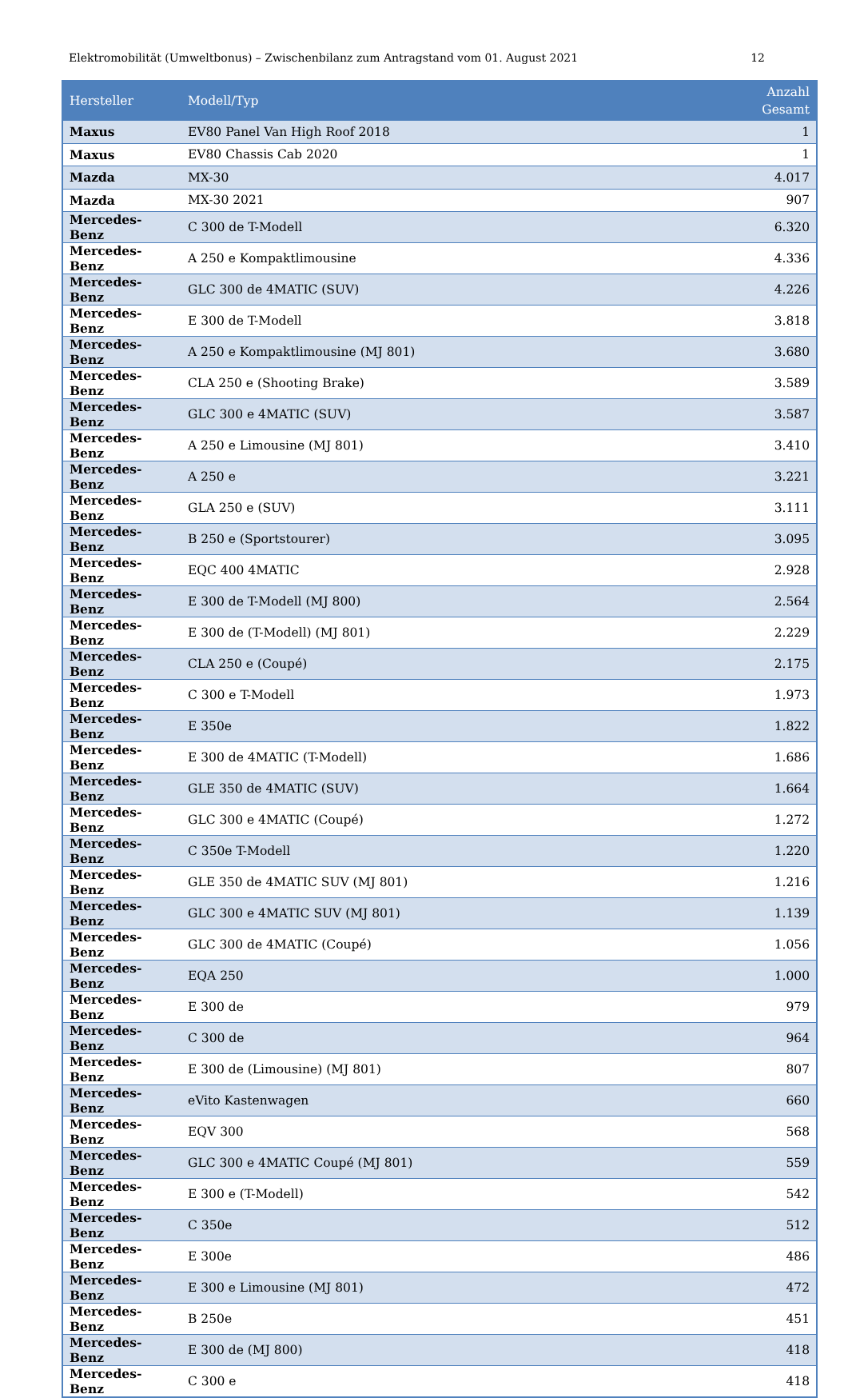Elektromobilität (Umweltbonus) – Zwischenbilanz zum Antragstand vom 01. August 2021 12
| Hersteller | Modell/Typ | Anzahl Gesamt |
| --- | --- | --- |
| Maxus | EV80 Panel Van High Roof 2018 | 1 |
| Maxus | EV80 Chassis Cab 2020 | 1 |
| Mazda | MX-30 | 4.017 |
| Mazda | MX-30 2021 | 907 |
| Mercedes-Benz | C 300 de T-Modell | 6.320 |
| Mercedes-Benz | A 250 e Kompaktlimousine | 4.336 |
| Mercedes-Benz | GLC 300 de 4MATIC (SUV) | 4.226 |
| Mercedes-Benz | E 300 de T-Modell | 3.818 |
| Mercedes-Benz | A 250 e Kompaktlimousine (MJ 801) | 3.680 |
| Mercedes-Benz | CLA 250 e (Shooting Brake) | 3.589 |
| Mercedes-Benz | GLC 300 e 4MATIC (SUV) | 3.587 |
| Mercedes-Benz | A 250 e Limousine (MJ 801) | 3.410 |
| Mercedes-Benz | A 250 e | 3.221 |
| Mercedes-Benz | GLA 250 e (SUV) | 3.111 |
| Mercedes-Benz | B 250 e (Sportstourer) | 3.095 |
| Mercedes-Benz | EQC 400 4MATIC | 2.928 |
| Mercedes-Benz | E 300 de T-Modell (MJ 800) | 2.564 |
| Mercedes-Benz | E 300 de (T-Modell) (MJ 801) | 2.229 |
| Mercedes-Benz | CLA 250 e (Coupé) | 2.175 |
| Mercedes-Benz | C 300 e T-Modell | 1.973 |
| Mercedes-Benz | E 350e | 1.822 |
| Mercedes-Benz | E 300 de 4MATIC (T-Modell) | 1.686 |
| Mercedes-Benz | GLE 350 de 4MATIC (SUV) | 1.664 |
| Mercedes-Benz | GLC 300 e 4MATIC (Coupé) | 1.272 |
| Mercedes-Benz | C 350e T-Modell | 1.220 |
| Mercedes-Benz | GLE 350 de 4MATIC SUV (MJ 801) | 1.216 |
| Mercedes-Benz | GLC 300 e 4MATIC SUV (MJ 801) | 1.139 |
| Mercedes-Benz | GLC 300 de 4MATIC (Coupé) | 1.056 |
| Mercedes-Benz | EQA 250 | 1.000 |
| Mercedes-Benz | E 300 de | 979 |
| Mercedes-Benz | C 300 de | 964 |
| Mercedes-Benz | E 300 de (Limousine) (MJ 801) | 807 |
| Mercedes-Benz | eVito Kastenwagen | 660 |
| Mercedes-Benz | EQV 300 | 568 |
| Mercedes-Benz | GLC 300 e 4MATIC Coupé (MJ 801) | 559 |
| Mercedes-Benz | E 300 e (T-Modell) | 542 |
| Mercedes-Benz | C 350e | 512 |
| Mercedes-Benz | E 300e | 486 |
| Mercedes-Benz | E 300 e Limousine (MJ 801) | 472 |
| Mercedes-Benz | B 250e | 451 |
| Mercedes-Benz | E 300 de (MJ 800) | 418 |
| Mercedes-Benz | C 300 e | 418 |